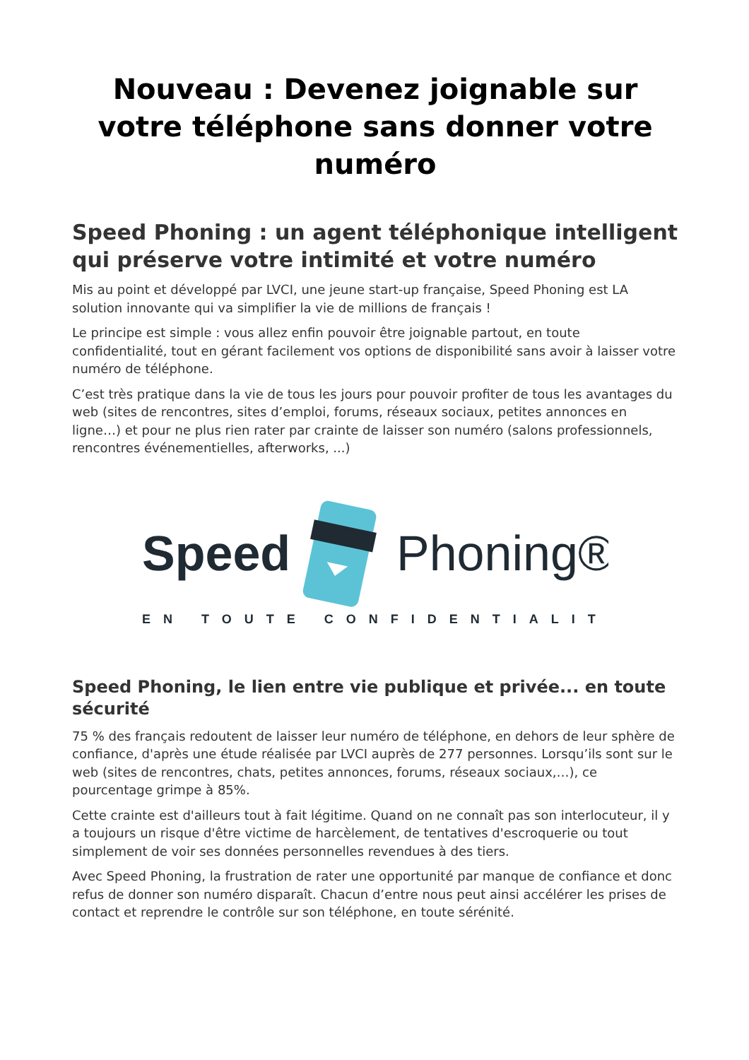Nouveau : Devenez joignable sur votre téléphone sans donner votre numéro
Speed Phoning : un agent téléphonique intelligent qui préserve votre intimité et votre numéro
Mis au point et développé par LVCI, une jeune start-up française, Speed Phoning est LA solution innovante qui va simplifier la vie de millions de français !
Le principe est simple : vous allez enfin pouvoir être joignable partout, en toute confidentialité, tout en gérant facilement vos options de disponibilité sans avoir à laisser votre numéro de téléphone.
C’est très pratique dans la vie de tous les jours pour pouvoir profiter de tous les avantages du web (sites de rencontres, sites d’emploi, forums, réseaux sociaux, petites annonces en ligne…) et pour ne plus rien rater par crainte de laisser son numéro (salons professionnels, rencontres événementielles, afterworks, ...)
Speed
Phoning®
EN TOUTE CONFIDENTIALITÉ
Speed Phoning, le lien entre vie publique et privée... en toute sécurité
75 % des français redoutent de laisser leur numéro de téléphone, en dehors de leur sphère de confiance, d'après une étude réalisée par LVCI auprès de 277 personnes. Lorsqu’ils sont sur le web (sites de rencontres, chats, petites annonces, forums, réseaux sociaux,…), ce pourcentage grimpe à 85%.
Cette crainte est d'ailleurs tout à fait légitime. Quand on ne connaît pas son interlocuteur, il y a toujours un risque d'être victime de harcèlement, de tentatives d'escroquerie ou tout simplement de voir ses données personnelles revendues à des tiers.
Avec Speed Phoning, la frustration de rater une opportunité par manque de confiance et donc refus de donner son numéro disparaît. Chacun d’entre nous peut ainsi accélérer les prises de contact et reprendre le contrôle sur son téléphone, en toute sérénité.